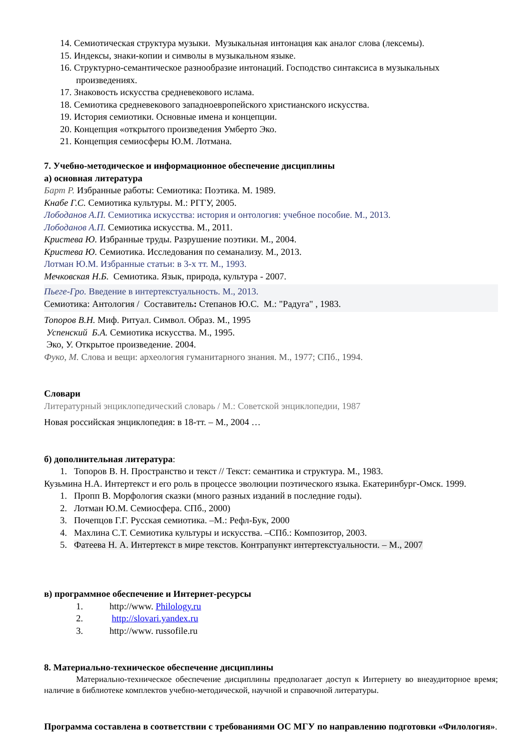14. Семиотическая структура музыки. Музыкальная интонация как аналог слова (лексемы).
15. Индексы, знаки-копии и символы в музыкальном языке.
16. Структурно-семантическое разнообразие интонаций. Господство синтаксиса в музыкальных произведениях.
17. Знаковость искусства средневекового ислама.
18. Семиотика средневекового западноевропейского христианского искусства.
19. История семиотики. Основные имена и концепции.
20. Концепция «открытого произведения Умберто Эко.
21. Концепция семиосферы Ю.М. Лотмана.
7. Учебно-методическое и информационное обеспечение дисциплины
а) основная литература
Барт Р. Избранные работы: Семиотика: Поэтика. М. 1989.
Кнабе Г.С. Семиотика культуры. М.: РГГУ, 2005.
Лободанов А.П. Семиотика искусства: история и онтология: учебное пособие. М., 2013.
Лободанов А.П. Семиотика искусства. М., 2011.
Кристева Ю. Избранные труды. Разрушение поэтики. М., 2004.
Кристева Ю. Семиотика. Исследования по семанализу. М., 2013.
Лотман Ю.М. Избранные статьи: в 3-х тт. М., 1993.
Мечковская Н.Б. Семиотика. Язык, природа, культура - 2007.
Пьеге-Гро. Введение в интертекстуальность. М., 2013.
Семиотика: Антология / Составитель: Степанов Ю.С. М.: "Радуга" , 1983.
Топоров В.Н. Миф. Ритуал. Символ. Образ. М., 1995
Успенский Б.А. Семиотика искусства. М., 1995.
Эко, У. Открытое произведение. 2004.
Фуко, М. Слова и вещи: археология гуманитарного знания. М., 1977; СПб., 1994.
Словари
Литературный энциклопедический словарь / М.: Советской энциклопедии, 1987
Новая российская энциклопедия: в 18-тт. – М., 2004 …
б) дополнительная литература:
1. Топоров В. Н. Пространство и текст // Текст: семантика и структура. М., 1983.
Кузьмина Н.А. Интертекст и его роль в процессе эволюции поэтического языка. Екатеринбург-Омск. 1999.
1. Пропп В. Морфология сказки (много разных изданий в последние годы).
2. Лотман Ю.М. Семиосфера. СПб., 2000)
3. Почепцов Г.Г. Русская семиотика. –М.: Рефл-Бук, 2000
4. Махлина С.Т. Семиотика культуры и искусства. –СПб.: Композитор, 2003.
5. Фатеева Н. А. Интертекст в мире текстов. Контрапункт интертекстуальности. – М., 2007
в) программное обеспечение и Интернет-ресурсы
1. http://www. Philology.ru
2. http://slovari.yandex.ru
3. http://www. russofile.ru
8. Материально-техническое обеспечение дисциплины
Материально-техническое обеспечение дисциплины предполагает доступ к Интернету во внеаудиторное время; наличие в библиотеке комплектов учебно-методической, научной и справочной литературы.
Программа составлена в соответствии с требованиями ОС МГУ по направлению подготовки «Филология».